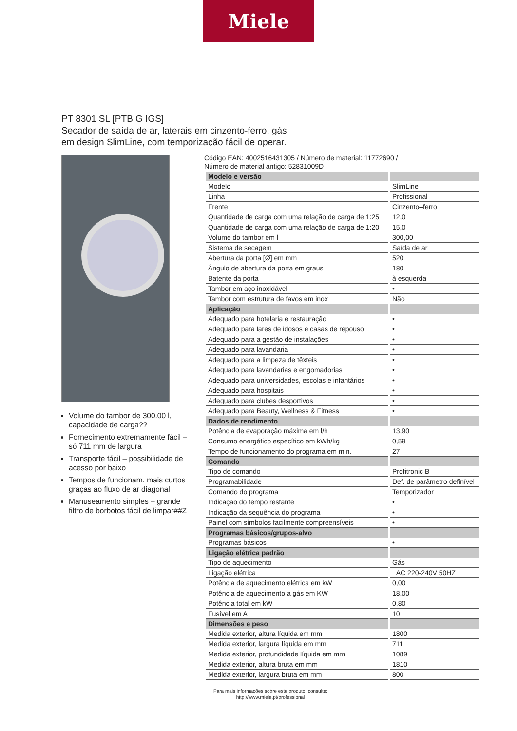Miele
PT 8301 SL [PTB G IGS]
Secador de saída de ar, laterais em cinzento-ferro, gás
em design SlimLine, com temporização fácil de operar.
Volume do tambor de 300.00 l, capacidade de carga??
Fornecimento extremamente fácil – só 711 mm de largura
Transporte fácil – possibilidade de acesso por baixo
Tempos de funcionam. mais curtos graças ao fluxo de ar diagonal
Manuseamento simples – grande filtro de borbotos fácil de limpar##Z
Código EAN: 4002516431305 / Número de material: 11772690 /
Número de material antigo: 52831009D
| Modelo e versão | |
| --- | --- |
| Modelo | SlimLine |
| Linha | Profissional |
| Frente | Cinzento–ferro |
| Quantidade de carga com uma relação de carga de 1:25 | 12,0 |
| Quantidade de carga com uma relação de carga de 1:20 | 15,0 |
| Volume do tambor em l | 300,00 |
| Sistema de secagem | Saída de ar |
| Abertura da porta [Ø] em mm | 520 |
| Ângulo de abertura da porta em graus | 180 |
| Batente da porta | à esquerda |
| Tambor em aço inoxidável | • |
| Tambor com estrutura de favos em inox | Não |
| Aplicação | |
| Adequado para hotelaria e restauração | • |
| Adequado para lares de idosos e casas de repouso | • |
| Adequado para a gestão de instalações | • |
| Adequado para lavandaria | • |
| Adequado para a limpeza de têxteis | • |
| Adequado para lavandarias e engomadorias | • |
| Adequado para universidades, escolas e infantários | • |
| Adequado para hospitais | • |
| Adequado para clubes desportivos | • |
| Adequado para Beauty, Wellness & Fitness | • |
| Dados de rendimento | |
| Potência de evaporação máxima em l/h | 13,90 |
| Consumo energético específico em kWh/kg | 0,59 |
| Tempo de funcionamento do programa em min. | 27 |
| Comando | |
| Tipo de comando | Profitronic B |
| Programabilidade | Def. de parâmetro definível |
| Comando do programa | Temporizador |
| Indicação do tempo restante | • |
| Indicação da sequência do programa | • |
| Painel com símbolos facilmente compreensíveis | • |
| Programas básicos/grupos-alvo | |
| Programas básicos | • |
| Ligação elétrica padrão | |
| Tipo de aquecimento | Gás |
| Ligação elétrica | AC 220-240V 50HZ |
| Potência de aquecimento elétrica em kW | 0,00 |
| Potência de aquecimento a gás em KW | 18,00 |
| Potência total em kW | 0,80 |
| Fusível em A | 10 |
| Dimensões e peso | |
| Medida exterior, altura líquida em mm | 1800 |
| Medida exterior, largura líquida em mm | 711 |
| Medida exterior, profundidade líquida em mm | 1089 |
| Medida exterior, altura bruta em mm | 1810 |
| Medida exterior, largura bruta em mm | 800 |
Para mais informações sobre este produto, consulte:
http://www.miele.pt/professional